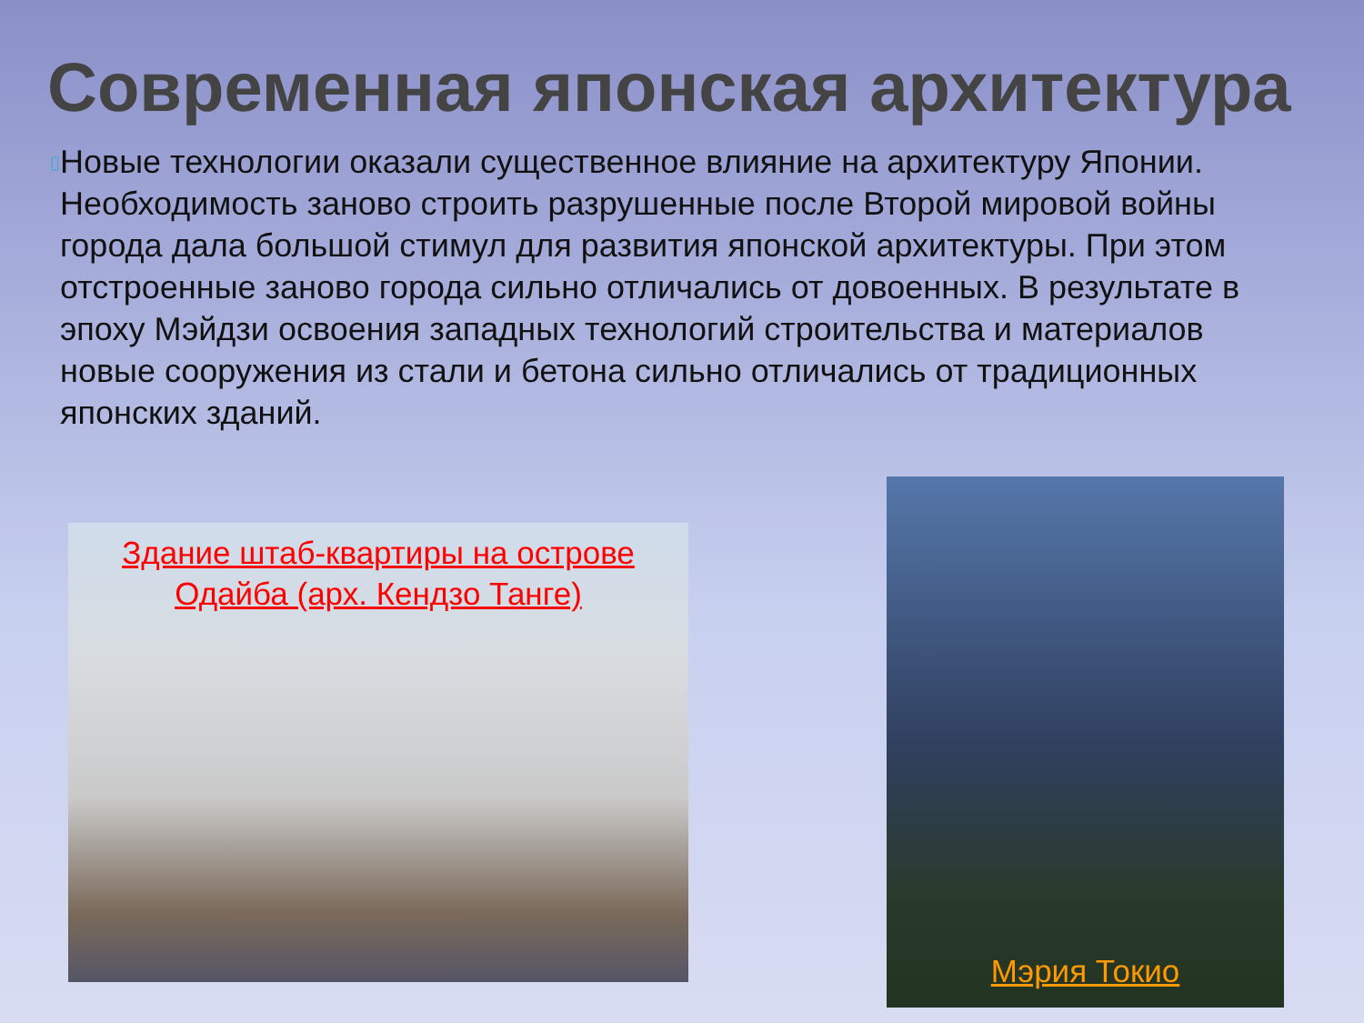Современная японская архитектура
▯
Новые технологии оказали существенное влияние на архитектуру Японии. Необходимость заново строить разрушенные после Второй мировой войны города дала большой стимул для развития японской архитектуры. При этом отстроенные заново города сильно отличались от довоенных. В результате в эпоху Мэйдзи освоения западных технологий строительства и материалов новые сооружения из стали и бетона сильно отличались от традиционных японских зданий.
Здание штаб-квартиры на острове
Одайба (арх. Кендзо Танге)
Мэрия Токио